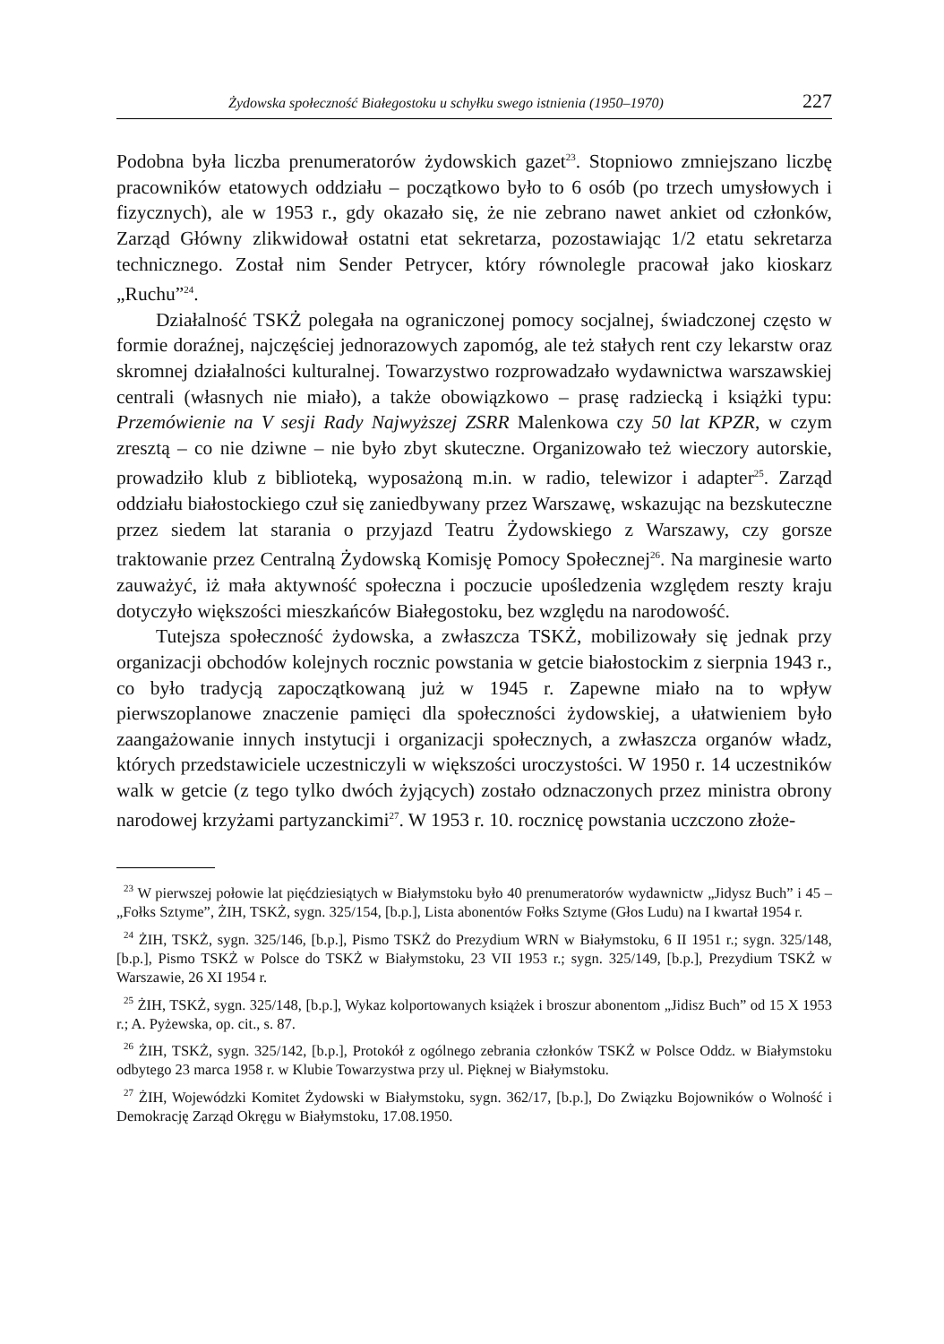Żydowska społeczność Białegostoku u schyłku swego istnienia (1950–1970) 227
Podobna była liczba prenumeratorów żydowskich gazet<sup>23</sup>. Stopniowo zmniejszano liczbę pracowników etatowych oddziału – początkowo było to 6 osób (po trzech umysłowych i fizycznych), ale w 1953 r., gdy okazało się, że nie zebrano nawet ankiet od członków, Zarząd Główny zlikwidował ostatni etat sekretarza, pozostawiając 1/2 etatu sekretarza technicznego. Został nim Sender Petrycer, który równolegle pracował jako kioskarz „Ruchu”<sup>24</sup>.
Działalność TSKŻ polegała na ograniczonej pomocy socjalnej, świadczonej często w formie doraźnej, najczęściej jednorazowych zapomóg, ale też stałych rent czy lekarstw oraz skromnej działalności kulturalnej. Towarzystwo rozprowadzało wydawnictwa warszawskiej centrali (własnych nie miało), a także obowiązkowo – prasę radziecką i książki typu: Przemówienie na V sesji Rady Najwyższej ZSRR Malenkowa czy 50 lat KPZR, w czym zresztą – co nie dziwne – nie było zbyt skuteczne. Organizowało też wieczory autorskie, prowadziło klub z biblioteką, wyposażoną m.in. w radio, telewizor i adapter<sup>25</sup>. Zarząd oddziału białostockiego czuł się zaniedbywany przez Warszawę, wskazując na bezskuteczne przez siedem lat starania o przyjazd Teatru Żydowskiego z Warszawy, czy gorsze traktowanie przez Centralną Żydowską Komisję Pomocy Społecznej<sup>26</sup>. Na marginesie warto zauważyć, iż mała aktywność społeczna i poczucie upośledzenia względem reszty kraju dotyczyło większości mieszkańców Białegostoku, bez względu na narodowość.
Tutejsza społeczność żydowska, a zwłaszcza TSKŻ, mobilizowały się jednak przy organizacji obchodów kolejnych rocznic powstania w getcie białostockim z sierpnia 1943 r., co było tradycją zapoczątkowaną już w 1945 r. Zapewne miało na to wpływ pierwszoplanowe znaczenie pamięci dla społeczności żydowskiej, a ułatwieniem było zaangażowanie innych instytucji i organizacji społecznych, a zwłaszcza organów władz, których przedstawiciele uczestniczyli w większości uroczystości. W 1950 r. 14 uczestników walk w getcie (z tego tylko dwóch żyjących) zostało odznaczonych przez ministra obrony narodowej krzyżami partyzanckimi<sup>27</sup>. W 1953 r. 10. rocznicę powstania uczczono złoże-
<sup>23</sup> W pierwszej połowie lat pięćdziesiątych w Białymstoku było 40 prenumeratorów wydawnictw „Jidysz Buch” i 45 – „Fołks Sztyme”, ŻIH, TSKŻ, sygn. 325/154, [b.p.], Lista abonentów Fołks Sztyme (Głos Ludu) na I kwartał 1954 r.
<sup>24</sup> ŻIH, TSKŻ, sygn. 325/146, [b.p.], Pismo TSKŻ do Prezydium WRN w Białymstoku, 6 II 1951 r.; sygn. 325/148, [b.p.], Pismo TSKŻ w Polsce do TSKŻ w Białymstoku, 23 VII 1953 r.; sygn. 325/149, [b.p.], Prezydium TSKŻ w Warszawie, 26 XI 1954 r.
<sup>25</sup> ŻIH, TSKŻ, sygn. 325/148, [b.p.], Wykaz kolportowanych książek i broszur abonentom „Jidisz Buch” od 15 X 1953 r.; A. Pyżewska, op. cit., s. 87.
<sup>26</sup> ŻIH, TSKŻ, sygn. 325/142, [b.p.], Protokół z ogólnego zebrania członków TSKŻ w Polsce Oddz. w Białymstoku odbytego 23 marca 1958 r. w Klubie Towarzystwa przy ul. Pięknej w Białymstoku.
<sup>27</sup> ŻIH, Wojewódzki Komitet Żydowski w Białymstoku, sygn. 362/17, [b.p.], Do Związku Bojowników o Wolność i Demokrację Zarząd Okręgu w Białymstoku, 17.08.1950.